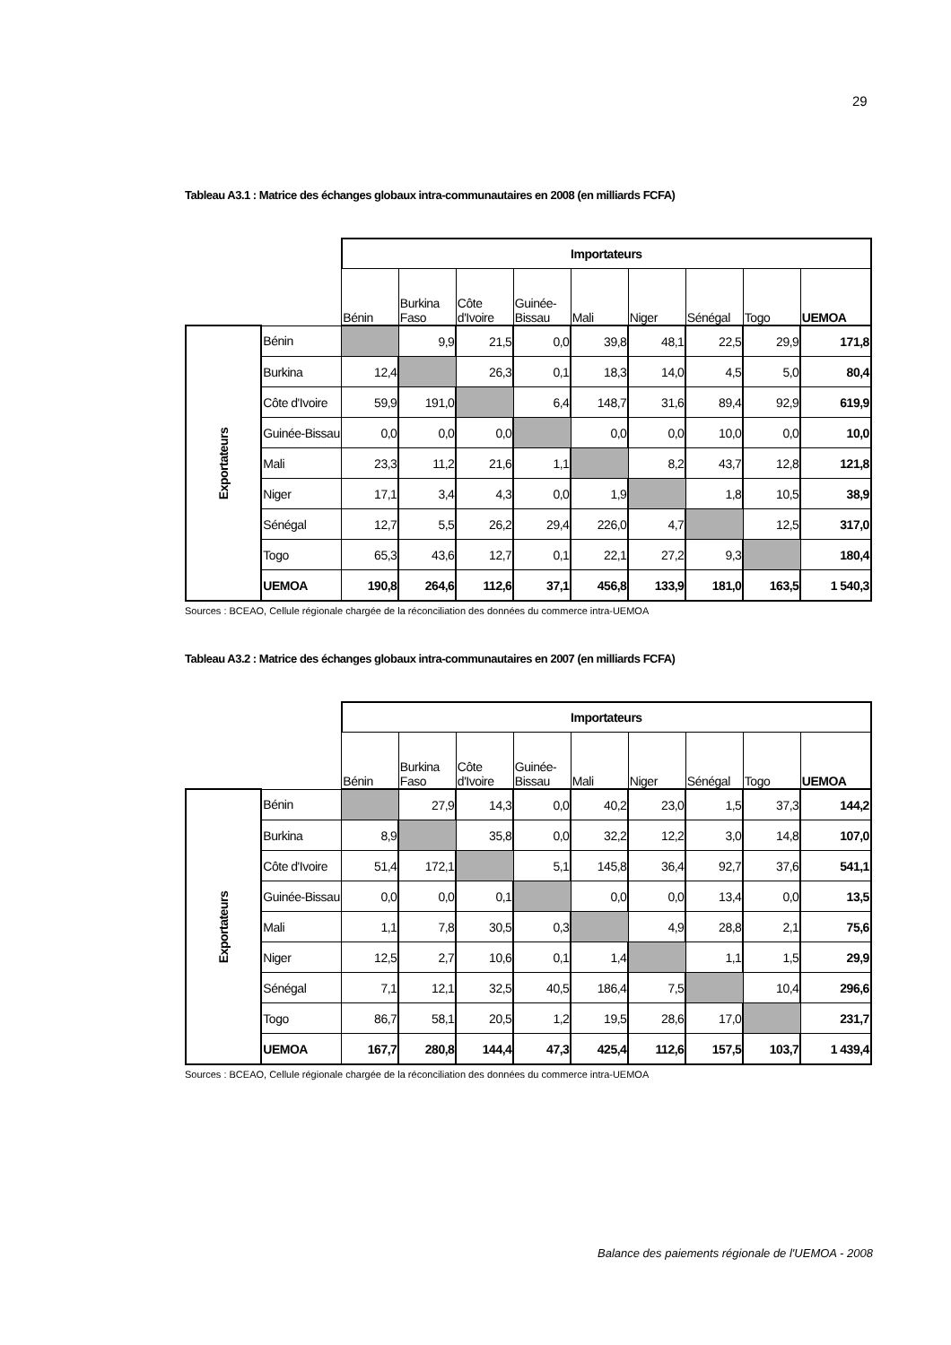29
Tableau A3.1 : Matrice des échanges globaux intra-communautaires en 2008 (en milliards FCFA)
| | | Importateurs | | | | | | | | |
| | | Bénin | Burkina Faso | Côte d'Ivoire | Guinée-Bissau | Mali | Niger | Sénégal | Togo | UEMOA |
| Exportateurs | Bénin | | 9,9 | 21,5 | 0,0 | 39,8 | 48,1 | 22,5 | 29,9 | 171,8 |
| | Burkina | 12,4 | | 26,3 | 0,1 | 18,3 | 14,0 | 4,5 | 5,0 | 80,4 |
| | Côte d'Ivoire | 59,9 | 191,0 | | 6,4 | 148,7 | 31,6 | 89,4 | 92,9 | 619,9 |
| | Guinée-Bissau | 0,0 | 0,0 | 0,0 | | 0,0 | 0,0 | 10,0 | 0,0 | 10,0 |
| | Mali | 23,3 | 11,2 | 21,6 | 1,1 | | 8,2 | 43,7 | 12,8 | 121,8 |
| | Niger | 17,1 | 3,4 | 4,3 | 0,0 | 1,9 | | 1,8 | 10,5 | 38,9 |
| | Sénégal | 12,7 | 5,5 | 26,2 | 29,4 | 226,0 | 4,7 | | 12,5 | 317,0 |
| | Togo | 65,3 | 43,6 | 12,7 | 0,1 | 22,1 | 27,2 | 9,3 | | 180,4 |
| | UEMOA | 190,8 | 264,6 | 112,6 | 37,1 | 456,8 | 133,9 | 181,0 | 163,5 | 1 540,3 |
Sources : BCEAO, Cellule régionale chargée de la réconciliation des données du commerce intra-UEMOA
Tableau A3.2 : Matrice des échanges globaux intra-communautaires en 2007 (en milliards FCFA)
| | | Importateurs | | | | | | | | |
| | | Bénin | Burkina Faso | Côte d'Ivoire | Guinée-Bissau | Mali | Niger | Sénégal | Togo | UEMOA |
| Exportateurs | Bénin | | 27,9 | 14,3 | 0,0 | 40,2 | 23,0 | 1,5 | 37,3 | 144,2 |
| | Burkina | 8,9 | | 35,8 | 0,0 | 32,2 | 12,2 | 3,0 | 14,8 | 107,0 |
| | Côte d'Ivoire | 51,4 | 172,1 | | 5,1 | 145,8 | 36,4 | 92,7 | 37,6 | 541,1 |
| | Guinée-Bissau | 0,0 | 0,0 | 0,1 | | 0,0 | 0,0 | 13,4 | 0,0 | 13,5 |
| | Mali | 1,1 | 7,8 | 30,5 | 0,3 | | 4,9 | 28,8 | 2,1 | 75,6 |
| | Niger | 12,5 | 2,7 | 10,6 | 0,1 | 1,4 | | 1,1 | 1,5 | 29,9 |
| | Sénégal | 7,1 | 12,1 | 32,5 | 40,5 | 186,4 | 7,5 | | 10,4 | 296,6 |
| | Togo | 86,7 | 58,1 | 20,5 | 1,2 | 19,5 | 28,6 | 17,0 | | 231,7 |
| | UEMOA | 167,7 | 280,8 | 144,4 | 47,3 | 425,4 | 112,6 | 157,5 | 103,7 | 1 439,4 |
Sources : BCEAO, Cellule régionale chargée de la réconciliation des données du commerce intra-UEMOA
Balance des paiements régionale de l'UEMOA - 2008